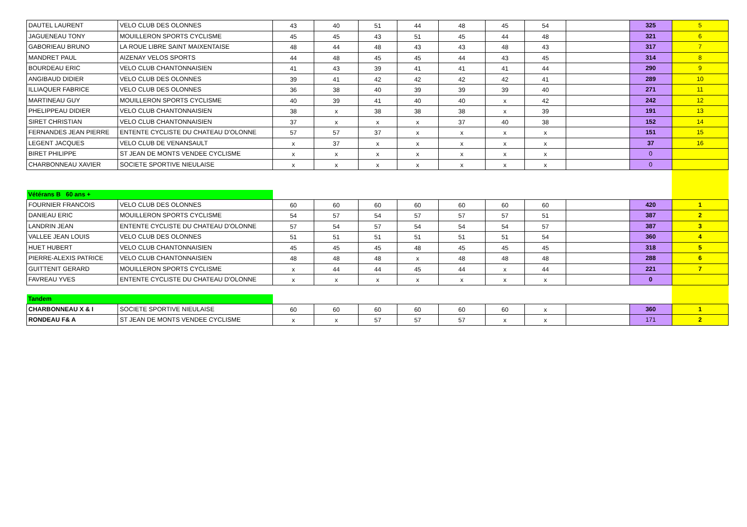| DAUTEL LAURENT | VELO CLUB DES OLONNES | 43 | 40 | 51 | 44 | 48 | 45 | 54 | | 325 | 5 |
| JAGUENEAU TONY | MOUILLERON SPORTS CYCLISME | 45 | 45 | 43 | 51 | 45 | 44 | 48 | | 321 | 6 |
| GABORIEAU BRUNO | LA ROUE LIBRE SAINT MAIXENTAISE | 48 | 44 | 48 | 43 | 43 | 48 | 43 | | 317 | 7 |
| MANDRET PAUL | AIZENAY VELOS SPORTS | 44 | 48 | 45 | 45 | 44 | 43 | 45 | | 314 | 8 |
| BOURDEAU ERIC | VELO CLUB CHANTONNAISIEN | 41 | 43 | 39 | 41 | 41 | 41 | 44 | | 290 | 9 |
| ANGIBAUD DIDIER | VELO CLUB DES OLONNES | 39 | 41 | 42 | 42 | 42 | 42 | 41 | | 289 | 10 |
| ILLIAQUER FABRICE | VELO CLUB DES OLONNES | 36 | 38 | 40 | 39 | 39 | 39 | 40 | | 271 | 11 |
| MARTINEAU GUY | MOUILLERON SPORTS CYCLISME | 40 | 39 | 41 | 40 | 40 | x | 42 | | 242 | 12 |
| PHELIPPEAU DIDIER | VELO CLUB CHANTONNAISIEN | 38 | x | 38 | 38 | 38 | x | 39 | | 191 | 13 |
| SIRET CHRISTIAN | VELO CLUB CHANTONNAISIEN | 37 | x | x | x | 37 | 40 | 38 | | 152 | 14 |
| FERNANDES JEAN PIERRE | ENTENTE CYCLISTE DU CHATEAU D'OLONNE | 57 | 57 | 37 | x | x | x | x | | 151 | 15 |
| LEGENT JACQUES | VELO CLUB DE VENANSAULT | x | 37 | x | x | x | x | x | | 37 | 16 |
| BIRET PHILIPPE | ST JEAN DE MONTS VENDEE CYCLISME | x | x | x | x | x | x | x | | 0 | |
| CHARBONNEAU XAVIER | SOCIETE SPORTIVE NIEULAISE | x | x | x | x | x | x | x | | 0 | |
| Vétérans B 60 ans + | | | | | | | | | | | |
| FOURNIER FRANCOIS | VELO CLUB DES OLONNES | 60 | 60 | 60 | 60 | 60 | 60 | 60 | | 420 | 1 |
| DANIEAU ERIC | MOUILLERON SPORTS CYCLISME | 54 | 57 | 54 | 57 | 57 | 57 | 51 | | 387 | 2 |
| LANDRIN JEAN | ENTENTE CYCLISTE DU CHATEAU D'OLONNE | 57 | 54 | 57 | 54 | 54 | 54 | 57 | | 387 | 3 |
| VALLEE JEAN LOUIS | VELO CLUB DES OLONNES | 51 | 51 | 51 | 51 | 51 | 51 | 54 | | 360 | 4 |
| HUET HUBERT | VELO CLUB CHANTONNAISIEN | 45 | 45 | 45 | 48 | 45 | 45 | 45 | | 318 | 5 |
| PIERRE-ALEXIS PATRICE | VELO CLUB CHANTONNAISIEN | 48 | 48 | 48 | x | 48 | 48 | 48 | | 288 | 6 |
| GUITTENIT GERARD | MOUILLERON SPORTS CYCLISME | x | 44 | 44 | 45 | 44 | x | 44 | | 221 | 7 |
| FAVREAU YVES | ENTENTE CYCLISTE DU CHATEAU D'OLONNE | x | x | x | x | x | x | x | | 0 | |
| Tandem | | | | | | | | | | | |
| CHARBONNEAU X & I | SOCIETE SPORTIVE NIEULAISE | 60 | 60 | 60 | 60 | 60 | 60 | x | | 360 | 1 |
| RONDEAU F& A | ST JEAN DE MONTS VENDEE CYCLISME | x | x | 57 | 57 | 57 | x | x | | 171 | 2 |